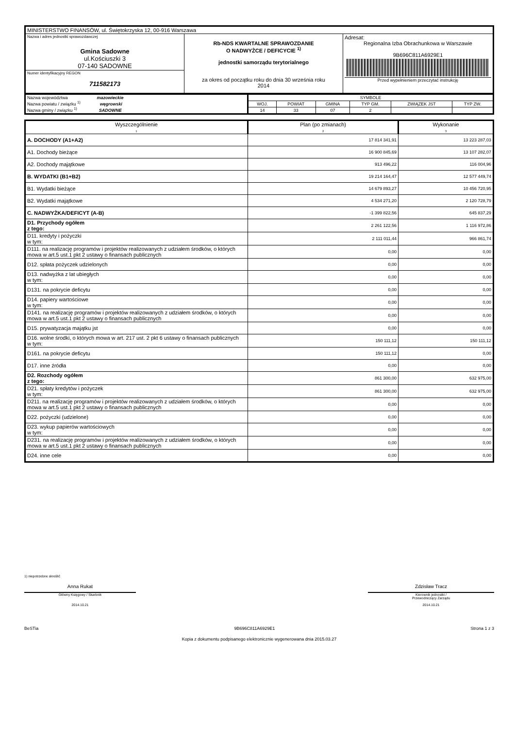| MINISTERSTWO FINANSÓW, ul. Świętokrzyska 12, 00-916 Warszawa | | |
| Nazwa i adres jednostki sprawozdawczej Gmina Sadowne ul.Kościuszki 3 07-140 SADOWNE | Rb-NDS KWARTALNE SPRAWOZDANIE O NADWYŻCE / DEFICYCIE <sup>1)</sup> jednostki samorządu terytorialnego za okres od początku roku do dnia 30 września roku 2014 | Adresat: Regionalna Izba Obrachunkowa w Warszawie 9B696C811A6929E1 Przed wypełnieniem przeczytać instrukcję |
| Numer identyfikacyjny REGON 711582173 | | |
| Nazwa województwa mazowieckie Nazwa powiatu / związku <sup>1)</sup> węgrowski Nazwa gminy / związku <sup>1)</sup> SADOWNE | SYMBOLE | | | | | |
| | WOJ. | POWIAT | GMINA | TYP GM. | ZWIĄZEK JST | TYP ZW. |
| | 14 | 33 | 07 | 2 | | |
| Wyszczególnienie 1 | Plan (po zmianach) 2 | Wykonanie 3 |
| A. DOCHODY (A1+A2) | 17 814 341,91 | 13 223 287,03 |
| A1. Dochody bieżące | 16 900 845,69 | 13 107 282,07 |
| A2. Dochody majątkowe | 913 496,22 | 116 004,96 |
| B. WYDATKI (B1+B2) | 19 214 164,47 | 12 577 449,74 |
| B1. Wydatki bieżące | 14 679 893,27 | 10 456 720,95 |
| B2. Wydatki majątkowe | 4 534 271,20 | 2 120 728,79 |
| C. NADWYŻKA/DEFICYT (A-B) | -1 399 822,56 | 645 837,29 |
| D1. Przychody ogółem z tego: | 2 261 122,56 | 1 116 972,86 |
| D11. kredyty i pożyczki w tym: | 2 111 011,44 | 966 861,74 |
| D111. na realizację programów i projektów realizowanych z udziałem środków, o których mowa w art.5 ust.1 pkt 2 ustawy o finansach publicznych | 0,00 | 0,00 |
| D12. spłata pożyczek udzielonych | 0,00 | 0,00 |
| D13. nadwyżka z lat ubiegłych w tym: | 0,00 | 0,00 |
| D131. na pokrycie deficytu | 0,00 | 0,00 |
| D14. papiery wartościowe w tym: | 0,00 | 0,00 |
| D141. na realizację programów i projektów realizowanych z udziałem środków, o których mowa w art.5 ust.1 pkt 2 ustawy o finansach publicznych | 0,00 | 0,00 |
| D15. prywatyzacja majątku jst | 0,00 | 0,00 |
| D16. wolne środki, o których mowa w art. 217 ust. 2 pkt 6 ustawy o finansach publicznych w tym: | 150 111,12 | 150 111,12 |
| D161. na pokrycie deficytu | 150 111,12 | 0,00 |
| D17. inne źródła | 0,00 | 0,00 |
| D2. Rozchody ogółem z tego: | 861 300,00 | 632 975,00 |
| D21. spłaty kredytów i pożyczek w tym: | 861 300,00 | 632 975,00 |
| D211. na realizację programów i projektów realizowanych z udziałem środków, o których mowa w art.5 ust.1 pkt 2 ustawy o finansach publicznych | 0,00 | 0,00 |
| D22. pożyczki (udzielone) | 0,00 | 0,00 |
| D23. wykup papierów wartościowych w tym: | 0,00 | 0,00 |
| D231. na realizację programów i projektów realizowanych z udziałem środków, o których mowa w art.5 ust.1 pkt 2 ustawy o finansach publicznych | 0,00 | 0,00 |
| D24. inne cele | 0,00 | 0,00 |
1) niepotrzebne skreślić
Anna Rukat
Główny Księgowy / Skarbnik
2014.10.21
Zdzisław Tracz
Kierownik jednostki /
Przewodniczący Zarządu
2014.10.21
BeSTia 9B696C811A6929E1 Strona 1 z 3
Kopia z dokumentu podpisanego elektronicznie wygenerowana dnia 2015.03.27